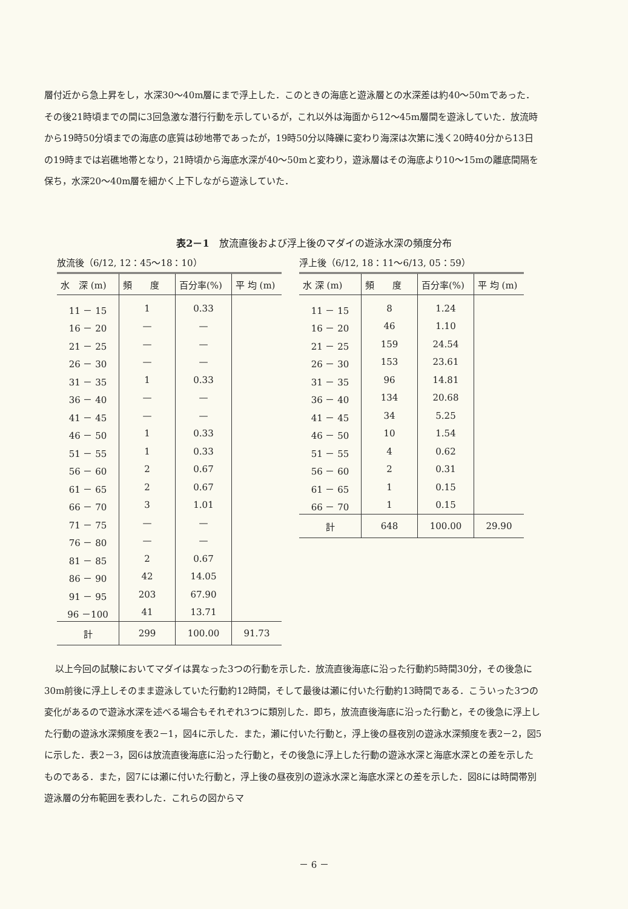層付近から急上昇をし，水深30～40m層にまで浮上した．このときの海底と遊泳層との水深差は約40～50mであった．その後21時頃までの間に3回急激な潜行行動を示しているが，これ以外は海面から12～45m層間を遊泳していた．放流時から19時50分頃までの海底の底質は砂地帯であったが，19時50分以降礫に変わり海深は次第に浅く20時40分から13日の19時までは岩礁地帯となり，21時頃から海底水深が40～50mと変わり，遊泳層はその海底より10～15mの離底間隔を保ち，水深20～40m層を細かく上下しながら遊泳していた．
表2－1　放流直後および浮上後のマダイの遊泳水深の頻度分布
放流後（6/12, 12：45～18：10）
| 水 深 (m) | 頻 度 | 百分率(%) | 平 均 (m) |
| --- | --- | --- | --- |
| 11 － 15 | 1 | 0.33 | |
| 16 － 20 | — | — | |
| 21 － 25 | — | — | |
| 26 － 30 | — | — | |
| 31 － 35 | 1 | 0.33 | |
| 36 － 40 | — | — | |
| 41 － 45 | — | — | |
| 46 － 50 | 1 | 0.33 | |
| 51 － 55 | 1 | 0.33 | |
| 56 － 60 | 2 | 0.67 | |
| 61 － 65 | 2 | 0.67 | |
| 66 － 70 | 3 | 1.01 | |
| 71 － 75 | — | — | |
| 76 － 80 | — | — | |
| 81 － 85 | 2 | 0.67 | |
| 86 － 90 | 42 | 14.05 | |
| 91 － 95 | 203 | 67.90 | |
| 96 －100 | 41 | 13.71 | |
| 計 | 299 | 100.00 | 91.73 |
浮上後（6/12, 18：11～6/13, 05：59）
| 水 深 (m) | 頻 度 | 百分率(%) | 平 均 (m) |
| --- | --- | --- | --- |
| 11 － 15 | 8 | 1.24 | |
| 16 － 20 | 46 | 1.10 | |
| 21 － 25 | 159 | 24.54 | |
| 26 － 30 | 153 | 23.61 | |
| 31 － 35 | 96 | 14.81 | |
| 36 － 40 | 134 | 20.68 | |
| 41 － 45 | 34 | 5.25 | |
| 46 － 50 | 10 | 1.54 | |
| 51 － 55 | 4 | 0.62 | |
| 56 － 60 | 2 | 0.31 | |
| 61 － 65 | 1 | 0.15 | |
| 66 － 70 | 1 | 0.15 | |
| 計 | 648 | 100.00 | 29.90 |
以上今回の試験においてマダイは異なった3つの行動を示した．放流直後海底に沿った行動約5時間30分，その後急に30m前後に浮上しそのまま遊泳していた行動約12時間，そして最後は瀬に付いた行動約13時間である．こういった3つの変化があるので遊泳水深を述べる場合もそれぞれ3つに類別した．即ち，放流直後海底に沿った行動と，その後急に浮上した行動の遊泳水深頻度を表2－1，図4に示した．また，瀬に付いた行動と，浮上後の昼夜別の遊泳水深頻度を表2－2，図5に示した．表2－3，図6は放流直後海底に沿った行動と，その後急に浮上した行動の遊泳水深と海底水深との差を示したものである．また，図7には瀬に付いた行動と，浮上後の昼夜別の遊泳水深と海底水深との差を示した．図8には時間帯別遊泳層の分布範囲を表わした．これらの図からマ
－ 6 －